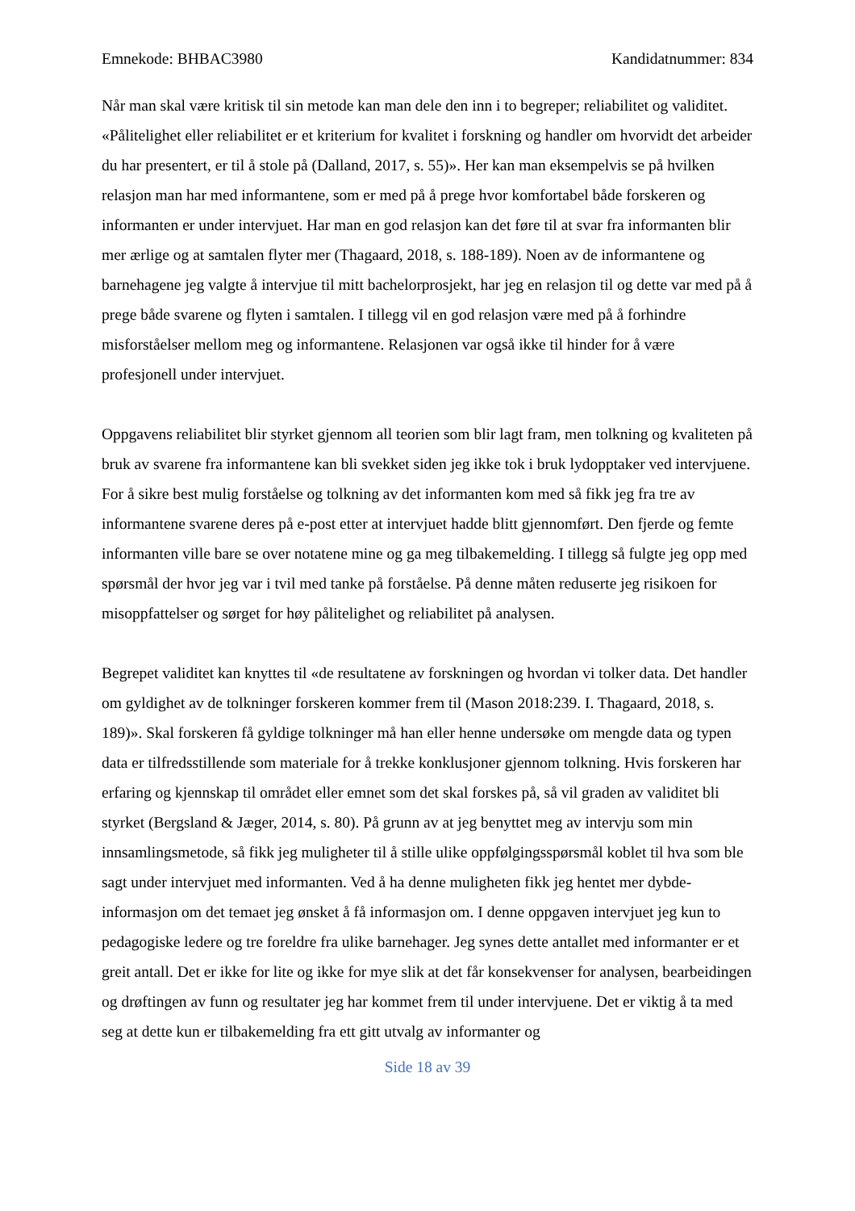Emnekode: BHBAC3980 Kandidatnummer: 834
Når man skal være kritisk til sin metode kan man dele den inn i to begreper; reliabilitet og validitet. «Pålitelighet eller reliabilitet er et kriterium for kvalitet i forskning og handler om hvorvidt det arbeider du har presentert, er til å stole på (Dalland, 2017, s. 55)». Her kan man eksempelvis se på hvilken relasjon man har med informantene, som er med på å prege hvor komfortabel både forskeren og informanten er under intervjuet. Har man en god relasjon kan det føre til at svar fra informanten blir mer ærlige og at samtalen flyter mer (Thagaard, 2018, s. 188-189). Noen av de informantene og barnehagene jeg valgte å intervjue til mitt bachelorprosjekt, har jeg en relasjon til og dette var med på å prege både svarene og flyten i samtalen. I tillegg vil en god relasjon være med på å forhindre misforståelser mellom meg og informantene. Relasjonen var også ikke til hinder for å være profesjonell under intervjuet.
Oppgavens reliabilitet blir styrket gjennom all teorien som blir lagt fram, men tolkning og kvaliteten på bruk av svarene fra informantene kan bli svekket siden jeg ikke tok i bruk lydopptaker ved intervjuene. For å sikre best mulig forståelse og tolkning av det informanten kom med så fikk jeg fra tre av informantene svarene deres på e-post etter at intervjuet hadde blitt gjennomført. Den fjerde og femte informanten ville bare se over notatene mine og ga meg tilbakemelding. I tillegg så fulgte jeg opp med spørsmål der hvor jeg var i tvil med tanke på forståelse. På denne måten reduserte jeg risikoen for misoppfattelser og sørget for høy pålitelighet og reliabilitet på analysen.
Begrepet validitet kan knyttes til «de resultatene av forskningen og hvordan vi tolker data. Det handler om gyldighet av de tolkninger forskeren kommer frem til (Mason 2018:239. I. Thagaard, 2018, s. 189)». Skal forskeren få gyldige tolkninger må han eller henne undersøke om mengde data og typen data er tilfredsstillende som materiale for å trekke konklusjoner gjennom tolkning. Hvis forskeren har erfaring og kjennskap til området eller emnet som det skal forskes på, så vil graden av validitet bli styrket (Bergsland & Jæger, 2014, s. 80). På grunn av at jeg benyttet meg av intervju som min innsamlingsmetode, så fikk jeg muligheter til å stille ulike oppfølgingsspørsmål koblet til hva som ble sagt under intervjuet med informanten. Ved å ha denne muligheten fikk jeg hentet mer dybde-informasjon om det temaet jeg ønsket å få informasjon om. I denne oppgaven intervjuet jeg kun to pedagogiske ledere og tre foreldre fra ulike barnehager. Jeg synes dette antallet med informanter er et greit antall. Det er ikke for lite og ikke for mye slik at det får konsekvenser for analysen, bearbeidingen og drøftingen av funn og resultater jeg har kommet frem til under intervjuene. Det er viktig å ta med seg at dette kun er tilbakemelding fra ett gitt utvalg av informanter og
Side 18 av 39